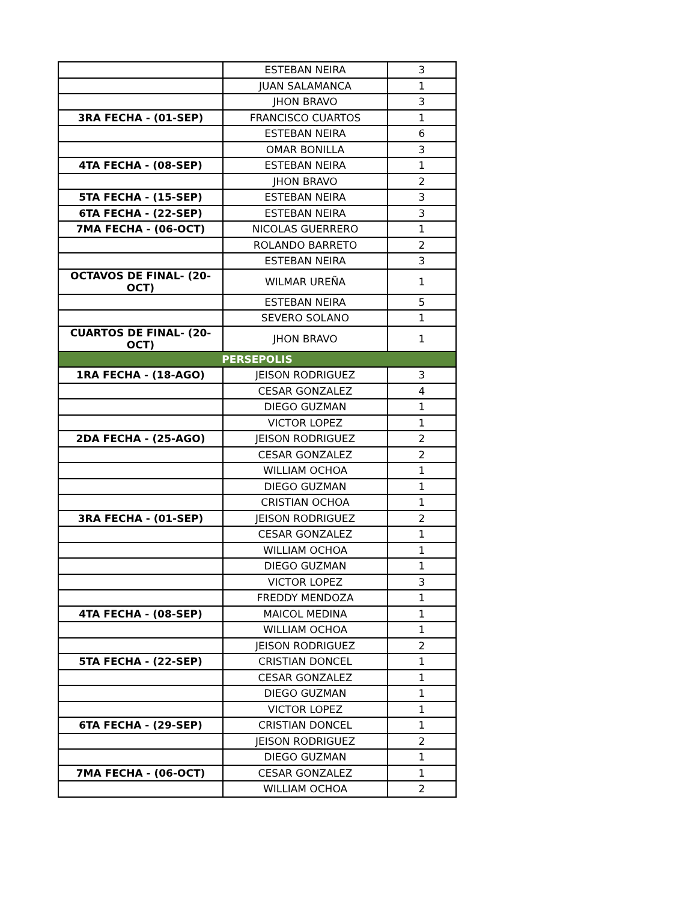| | ESTEBAN NEIRA | 3 |
| | JUAN SALAMANCA | 1 |
| | JHON BRAVO | 3 |
| 3RA FECHA - (01-SEP) | FRANCISCO CUARTOS | 1 |
| | ESTEBAN NEIRA | 6 |
| | OMAR BONILLA | 3 |
| 4TA FECHA - (08-SEP) | ESTEBAN NEIRA | 1 |
| | JHON BRAVO | 2 |
| 5TA FECHA - (15-SEP) | ESTEBAN NEIRA | 3 |
| 6TA FECHA - (22-SEP) | ESTEBAN NEIRA | 3 |
| 7MA FECHA - (06-OCT) | NICOLAS GUERRERO | 1 |
| | ROLANDO BARRETO | 2 |
| | ESTEBAN NEIRA | 3 |
| OCTAVOS DE FINAL- (20-OCT) | WILMAR UREÑA | 1 |
| | ESTEBAN NEIRA | 5 |
| | SEVERO SOLANO | 1 |
| CUARTOS DE FINAL- (20-OCT) | JHON BRAVO | 1 |
| PERSEPOLIS | | |
| 1RA FECHA - (18-AGO) | JEISON RODRIGUEZ | 3 |
| | CESAR GONZALEZ | 4 |
| | DIEGO GUZMAN | 1 |
| | VICTOR LOPEZ | 1 |
| 2DA FECHA - (25-AGO) | JEISON RODRIGUEZ | 2 |
| | CESAR GONZALEZ | 2 |
| | WILLIAM OCHOA | 1 |
| | DIEGO GUZMAN | 1 |
| | CRISTIAN OCHOA | 1 |
| 3RA FECHA - (01-SEP) | JEISON RODRIGUEZ | 2 |
| | CESAR GONZALEZ | 1 |
| | WILLIAM OCHOA | 1 |
| | DIEGO GUZMAN | 1 |
| | VICTOR LOPEZ | 3 |
| | FREDDY MENDOZA | 1 |
| 4TA FECHA - (08-SEP) | MAICOL MEDINA | 1 |
| | WILLIAM OCHOA | 1 |
| | JEISON RODRIGUEZ | 2 |
| 5TA FECHA - (22-SEP) | CRISTIAN DONCEL | 1 |
| | CESAR GONZALEZ | 1 |
| | DIEGO GUZMAN | 1 |
| | VICTOR LOPEZ | 1 |
| 6TA FECHA - (29-SEP) | CRISTIAN DONCEL | 1 |
| | JEISON RODRIGUEZ | 2 |
| | DIEGO GUZMAN | 1 |
| 7MA FECHA - (06-OCT) | CESAR GONZALEZ | 1 |
| | WILLIAM OCHOA | 2 |